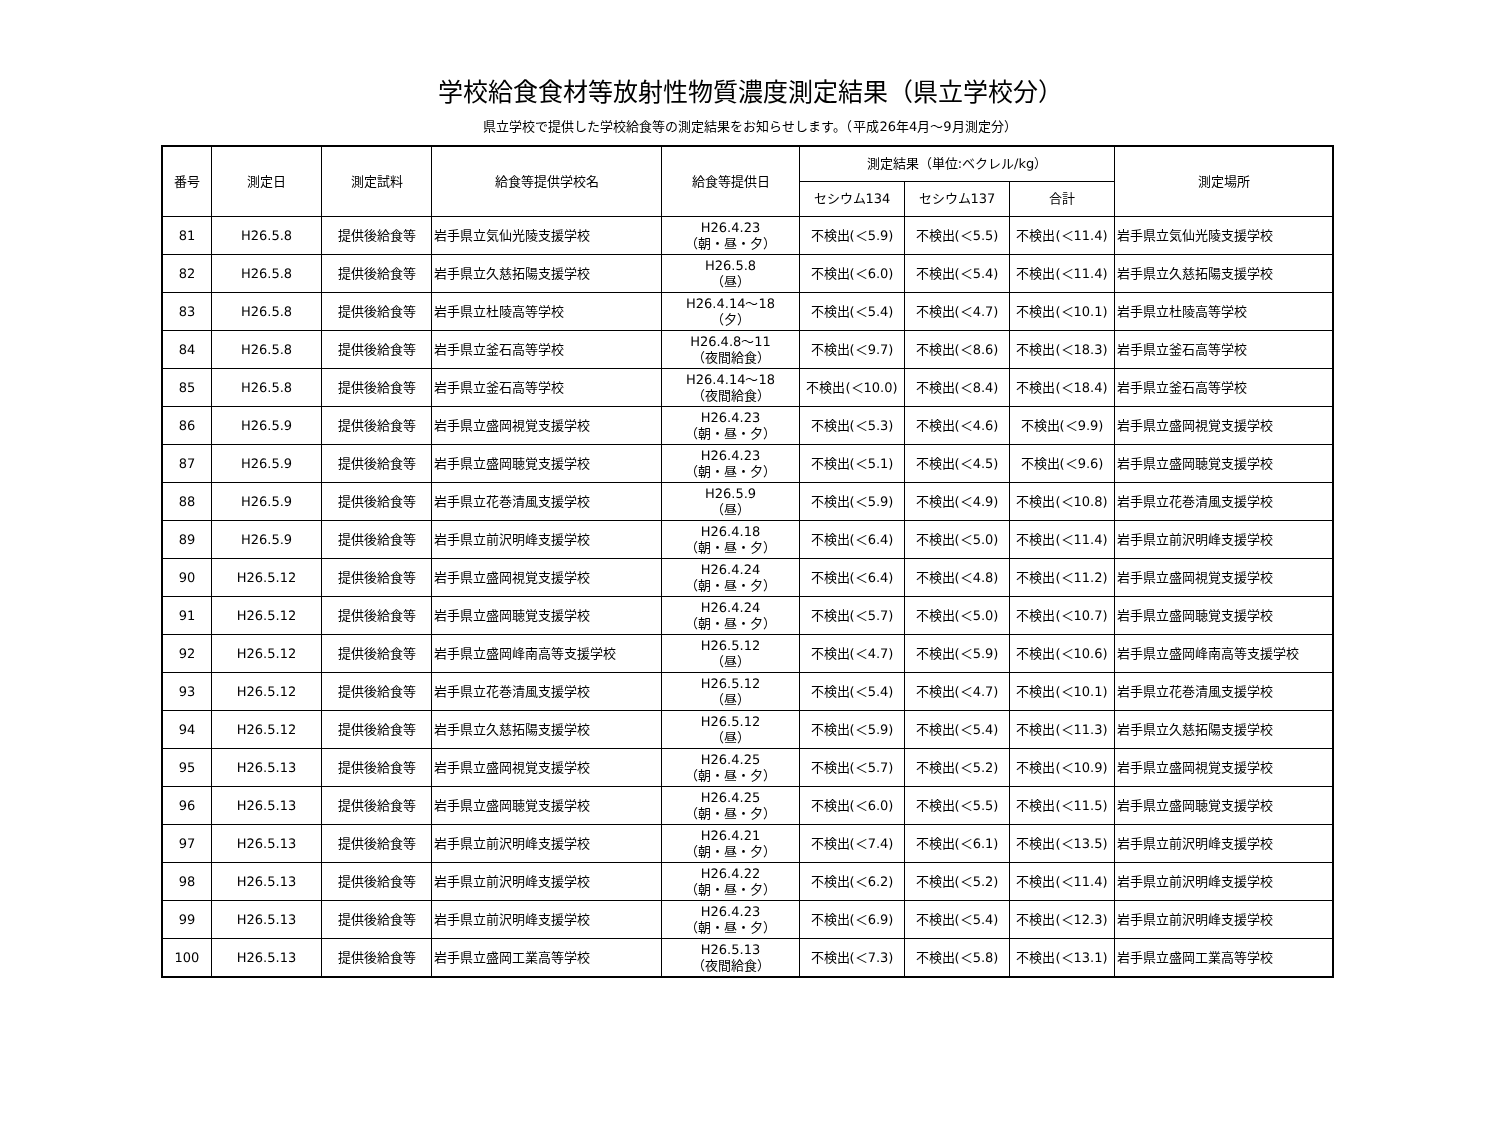学校給食食材等放射性物質濃度測定結果（県立学校分）
県立学校で提供した学校給食等の測定結果をお知らせします。（平成26年4月～9月測定分）
| 番号 | 測定日 | 測定試料 | 給食等提供学校名 | 給食等提供日 | 測定結果（単位:ベクレル/kg） | | | 測定場所 |
| --- | --- | --- | --- | --- | --- | --- | --- | --- |
| | | | | | セシウム134 | セシウム137 | 合計 | |
| 81 | H26.5.8 | 提供後給食等 | 岩手県立気仙光陵支援学校 | H26.4.23 （朝・昼・夕） | 不検出(＜5.9) | 不検出(＜5.5) | 不検出(＜11.4) | 岩手県立気仙光陵支援学校 |
| 82 | H26.5.8 | 提供後給食等 | 岩手県立久慈拓陽支援学校 | H26.5.8 （昼） | 不検出(＜6.0) | 不検出(＜5.4) | 不検出(＜11.4) | 岩手県立久慈拓陽支援学校 |
| 83 | H26.5.8 | 提供後給食等 | 岩手県立杜陵高等学校 | H26.4.14～18 （夕） | 不検出(＜5.4) | 不検出(＜4.7) | 不検出(＜10.1) | 岩手県立杜陵高等学校 |
| 84 | H26.5.8 | 提供後給食等 | 岩手県立釜石高等学校 | H26.4.8～11 （夜間給食） | 不検出(＜9.7) | 不検出(＜8.6) | 不検出(＜18.3) | 岩手県立釜石高等学校 |
| 85 | H26.5.8 | 提供後給食等 | 岩手県立釜石高等学校 | H26.4.14～18 （夜間給食） | 不検出(＜10.0) | 不検出(＜8.4) | 不検出(＜18.4) | 岩手県立釜石高等学校 |
| 86 | H26.5.9 | 提供後給食等 | 岩手県立盛岡視覚支援学校 | H26.4.23 （朝・昼・夕） | 不検出(＜5.3) | 不検出(＜4.6) | 不検出(＜9.9) | 岩手県立盛岡視覚支援学校 |
| 87 | H26.5.9 | 提供後給食等 | 岩手県立盛岡聴覚支援学校 | H26.4.23 （朝・昼・夕） | 不検出(＜5.1) | 不検出(＜4.5) | 不検出(＜9.6) | 岩手県立盛岡聴覚支援学校 |
| 88 | H26.5.9 | 提供後給食等 | 岩手県立花巻清風支援学校 | H26.5.9 （昼） | 不検出(＜5.9) | 不検出(＜4.9) | 不検出(＜10.8) | 岩手県立花巻清風支援学校 |
| 89 | H26.5.9 | 提供後給食等 | 岩手県立前沢明峰支援学校 | H26.4.18 （朝・昼・夕） | 不検出(＜6.4) | 不検出(＜5.0) | 不検出(＜11.4) | 岩手県立前沢明峰支援学校 |
| 90 | H26.5.12 | 提供後給食等 | 岩手県立盛岡視覚支援学校 | H26.4.24 （朝・昼・夕） | 不検出(＜6.4) | 不検出(＜4.8) | 不検出(＜11.2) | 岩手県立盛岡視覚支援学校 |
| 91 | H26.5.12 | 提供後給食等 | 岩手県立盛岡聴覚支援学校 | H26.4.24 （朝・昼・夕） | 不検出(＜5.7) | 不検出(＜5.0) | 不検出(＜10.7) | 岩手県立盛岡聴覚支援学校 |
| 92 | H26.5.12 | 提供後給食等 | 岩手県立盛岡峰南高等支援学校 | H26.5.12 （昼） | 不検出(＜4.7) | 不検出(＜5.9) | 不検出(＜10.6) | 岩手県立盛岡峰南高等支援学校 |
| 93 | H26.5.12 | 提供後給食等 | 岩手県立花巻清風支援学校 | H26.5.12 （昼） | 不検出(＜5.4) | 不検出(＜4.7) | 不検出(＜10.1) | 岩手県立花巻清風支援学校 |
| 94 | H26.5.12 | 提供後給食等 | 岩手県立久慈拓陽支援学校 | H26.5.12 （昼） | 不検出(＜5.9) | 不検出(＜5.4) | 不検出(＜11.3) | 岩手県立久慈拓陽支援学校 |
| 95 | H26.5.13 | 提供後給食等 | 岩手県立盛岡視覚支援学校 | H26.4.25 （朝・昼・夕） | 不検出(＜5.7) | 不検出(＜5.2) | 不検出(＜10.9) | 岩手県立盛岡視覚支援学校 |
| 96 | H26.5.13 | 提供後給食等 | 岩手県立盛岡聴覚支援学校 | H26.4.25 （朝・昼・夕） | 不検出(＜6.0) | 不検出(＜5.5) | 不検出(＜11.5) | 岩手県立盛岡聴覚支援学校 |
| 97 | H26.5.13 | 提供後給食等 | 岩手県立前沢明峰支援学校 | H26.4.21 （朝・昼・夕） | 不検出(＜7.4) | 不検出(＜6.1) | 不検出(＜13.5) | 岩手県立前沢明峰支援学校 |
| 98 | H26.5.13 | 提供後給食等 | 岩手県立前沢明峰支援学校 | H26.4.22 （朝・昼・夕） | 不検出(＜6.2) | 不検出(＜5.2) | 不検出(＜11.4) | 岩手県立前沢明峰支援学校 |
| 99 | H26.5.13 | 提供後給食等 | 岩手県立前沢明峰支援学校 | H26.4.23 （朝・昼・夕） | 不検出(＜6.9) | 不検出(＜5.4) | 不検出(＜12.3) | 岩手県立前沢明峰支援学校 |
| 100 | H26.5.13 | 提供後給食等 | 岩手県立盛岡工業高等学校 | H26.5.13 （夜間給食） | 不検出(＜7.3) | 不検出(＜5.8) | 不検出(＜13.1) | 岩手県立盛岡工業高等学校 |